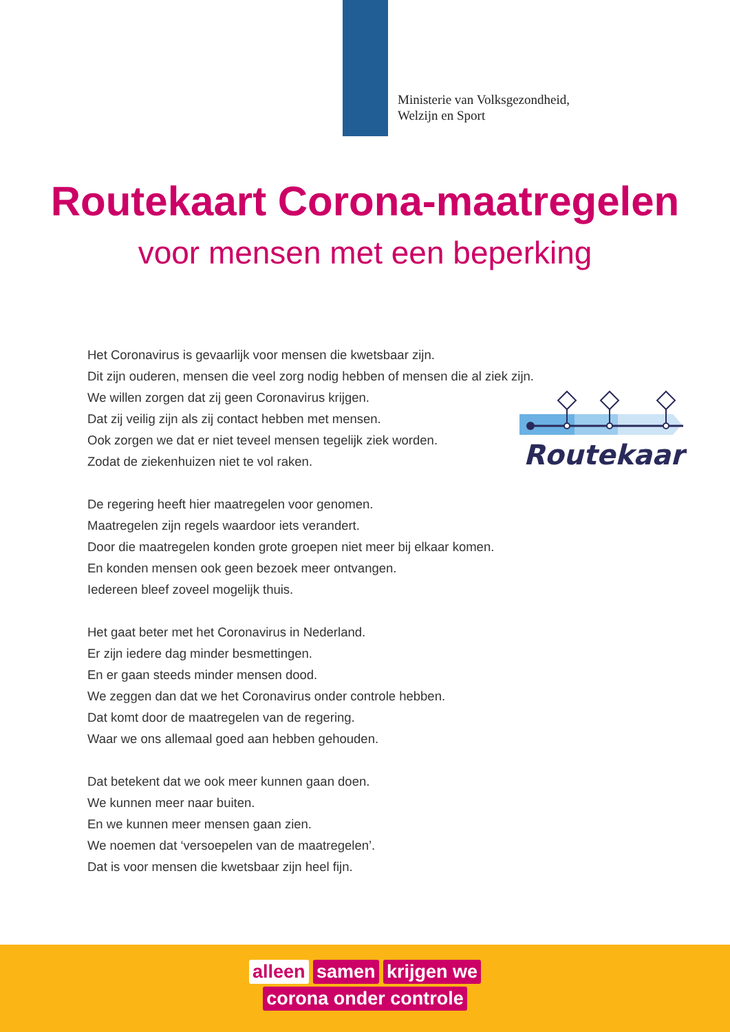Ministerie van Volksgezondheid,
Welzijn en Sport
Routekaart Corona-maatregelen
voor mensen met een beperking
Routekaart
Het Coronavirus is gevaarlijk voor mensen die kwetsbaar zijn.
Dit zijn ouderen, mensen die veel zorg nodig hebben of mensen die al ziek zijn.
We willen zorgen dat zij geen Coronavirus krijgen.
Dat zij veilig zijn als zij contact hebben met mensen.
Ook zorgen we dat er niet teveel mensen tegelijk ziek worden.
Zodat de ziekenhuizen niet te vol raken.
De regering heeft hier maatregelen voor genomen.
Maatregelen zijn regels waardoor iets verandert.
Door die maatregelen konden grote groepen niet meer bij elkaar komen.
En konden mensen ook geen bezoek meer ontvangen.
Iedereen bleef zoveel mogelijk thuis.
Het gaat beter met het Coronavirus in Nederland.
Er zijn iedere dag minder besmettingen.
En er gaan steeds minder mensen dood.
We zeggen dan dat we het Coronavirus onder controle hebben.
Dat komt door de maatregelen van de regering.
Waar we ons allemaal goed aan hebben gehouden.
Dat betekent dat we ook meer kunnen gaan doen.
We kunnen meer naar buiten.
En we kunnen meer mensen gaan zien.
We noemen dat ‘versoepelen van de maatregelen’.
Dat is voor mensen die kwetsbaar zijn heel fijn.
alleen samen krijgen we
corona onder controle